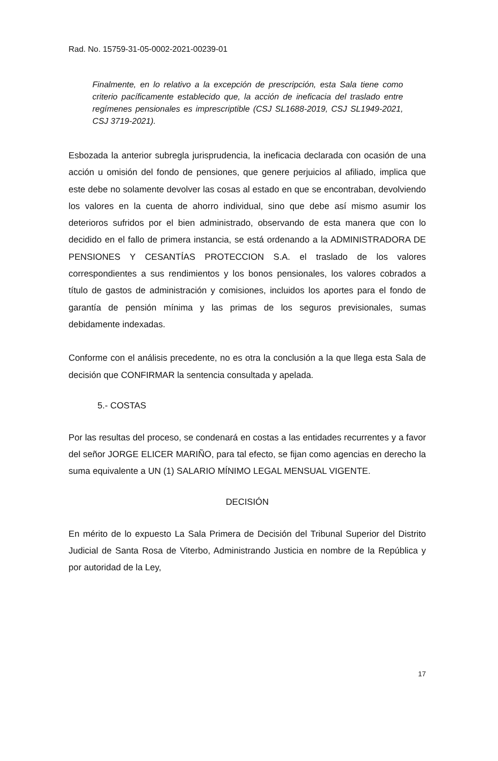Rad. No. 15759-31-05-0002-2021-00239-01
Finalmente, en lo relativo a la excepción de prescripción, esta Sala tiene como criterio pacíficamente establecido que, la acción de ineficacia del traslado entre regímenes pensionales es imprescriptible (CSJ SL1688-2019, CSJ SL1949-2021, CSJ 3719-2021).
Esbozada la anterior subregla jurisprudencia, la ineficacia declarada con ocasión de una acción u omisión del fondo de pensiones, que genere perjuicios al afiliado, implica que este debe no solamente devolver las cosas al estado en que se encontraban, devolviendo los valores en la cuenta de ahorro individual, sino que debe así mismo asumir los deterioros sufridos por el bien administrado, observando de esta manera que con lo decidido en el fallo de primera instancia, se está ordenando a la ADMINISTRADORA DE PENSIONES Y CESANTÍAS PROTECCION S.A. el traslado de los valores correspondientes a sus rendimientos y los bonos pensionales, los valores cobrados a título de gastos de administración y comisiones, incluidos los aportes para el fondo de garantía de pensión mínima y las primas de los seguros previsionales, sumas debidamente indexadas.
Conforme con el análisis precedente, no es otra la conclusión a la que llega esta Sala de decisión que CONFIRMAR la sentencia consultada y apelada.
5.- COSTAS
Por las resultas del proceso, se condenará en costas a las entidades recurrentes y a favor del señor JORGE ELICER MARIÑO, para tal efecto, se fijan como agencias en derecho la suma equivalente a UN (1) SALARIO MÍNIMO LEGAL MENSUAL VIGENTE.
DECISIÓN
En mérito de lo expuesto La Sala Primera de Decisión del Tribunal Superior del Distrito Judicial de Santa Rosa de Viterbo, Administrando Justicia en nombre de la República y por autoridad de la Ley,
17